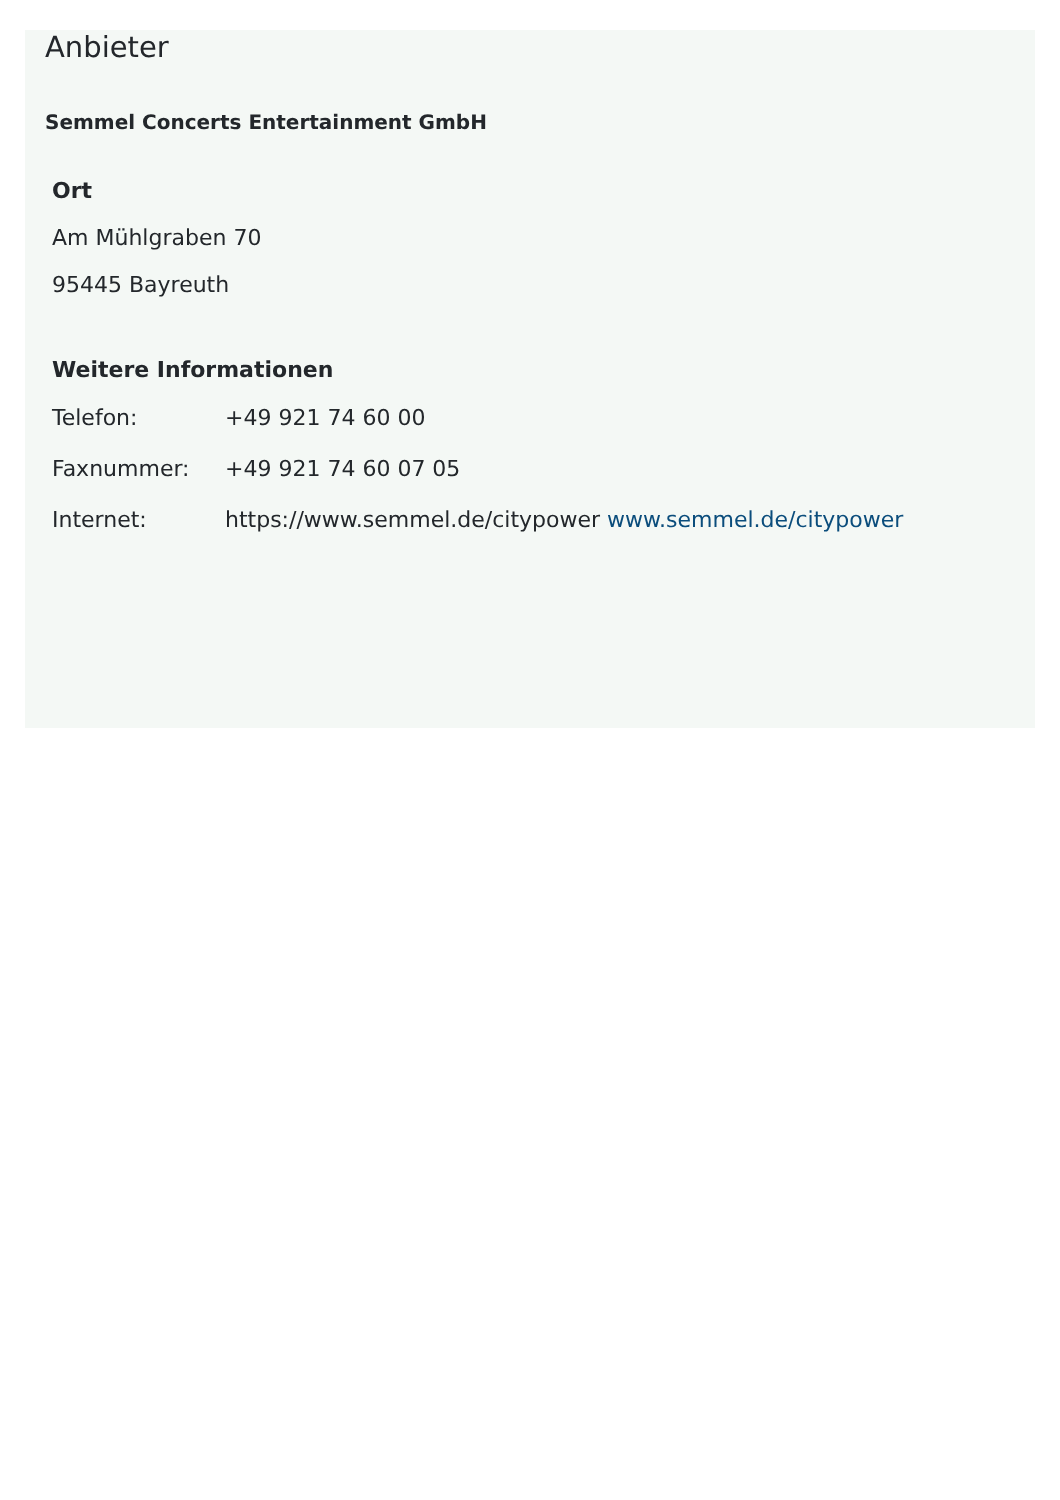Anbieter
Semmel Concerts Entertainment GmbH
Ort
Am Mühlgraben 70
95445 Bayreuth
Weitere Informationen
| Telefon: | +49 921 74 60 00 |
| Faxnummer: | +49 921 74 60 07 05 |
| Internet: | https://www.semmel.de/citypower www.semmel.de/citypower |